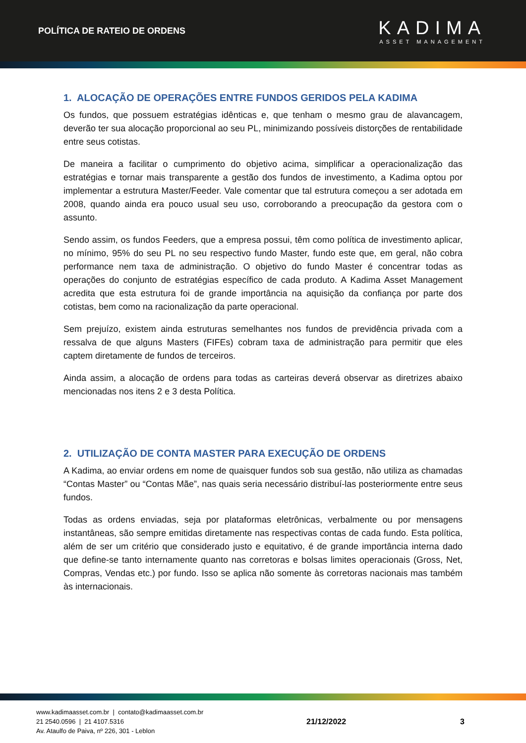POLÍTICA DE RATEIO DE ORDENS
KADIMA
ASSET MANAGEMENT
1. ALOCAÇÃO DE OPERAÇÕES ENTRE FUNDOS GERIDOS PELA KADIMA
Os fundos, que possuem estratégias idênticas e, que tenham o mesmo grau de alavancagem, deverão ter sua alocação proporcional ao seu PL, minimizando possíveis distorções de rentabilidade entre seus cotistas.
De maneira a facilitar o cumprimento do objetivo acima, simplificar a operacionalização das estratégias e tornar mais transparente a gestão dos fundos de investimento, a Kadima optou por implementar a estrutura Master/Feeder. Vale comentar que tal estrutura começou a ser adotada em 2008, quando ainda era pouco usual seu uso, corroborando a preocupação da gestora com o assunto.
Sendo assim, os fundos Feeders, que a empresa possui, têm como política de investimento aplicar, no mínimo, 95% do seu PL no seu respectivo fundo Master, fundo este que, em geral, não cobra performance nem taxa de administração. O objetivo do fundo Master é concentrar todas as operações do conjunto de estratégias específico de cada produto. A Kadima Asset Management acredita que esta estrutura foi de grande importância na aquisição da confiança por parte dos cotistas, bem como na racionalização da parte operacional.
Sem prejuízo, existem ainda estruturas semelhantes nos fundos de previdência privada com a ressalva de que alguns Masters (FIFEs) cobram taxa de administração para permitir que eles captem diretamente de fundos de terceiros.
Ainda assim, a alocação de ordens para todas as carteiras deverá observar as diretrizes abaixo mencionadas nos itens 2 e 3 desta Política.
2. UTILIZAÇÃO DE CONTA MASTER PARA EXECUÇÃO DE ORDENS
A Kadima, ao enviar ordens em nome de quaisquer fundos sob sua gestão, não utiliza as chamadas “Contas Master” ou “Contas Mãe”, nas quais seria necessário distribuí-las posteriormente entre seus fundos.
Todas as ordens enviadas, seja por plataformas eletrônicas, verbalmente ou por mensagens instantâneas, são sempre emitidas diretamente nas respectivas contas de cada fundo. Esta política, além de ser um critério que considerado justo e equitativo, é de grande importância interna dado que define-se tanto internamente quanto nas corretoras e bolsas limites operacionais (Gross, Net, Compras, Vendas etc.) por fundo. Isso se aplica não somente às corretoras nacionais mas também às internacionais.
www.kadimaasset.com.br | contato@kadimaasset.com.br
21 2540.0596 | 21 4107.5316
Av. Ataulfo de Paiva, nº 226, 301 - Leblon
21/12/2022 3